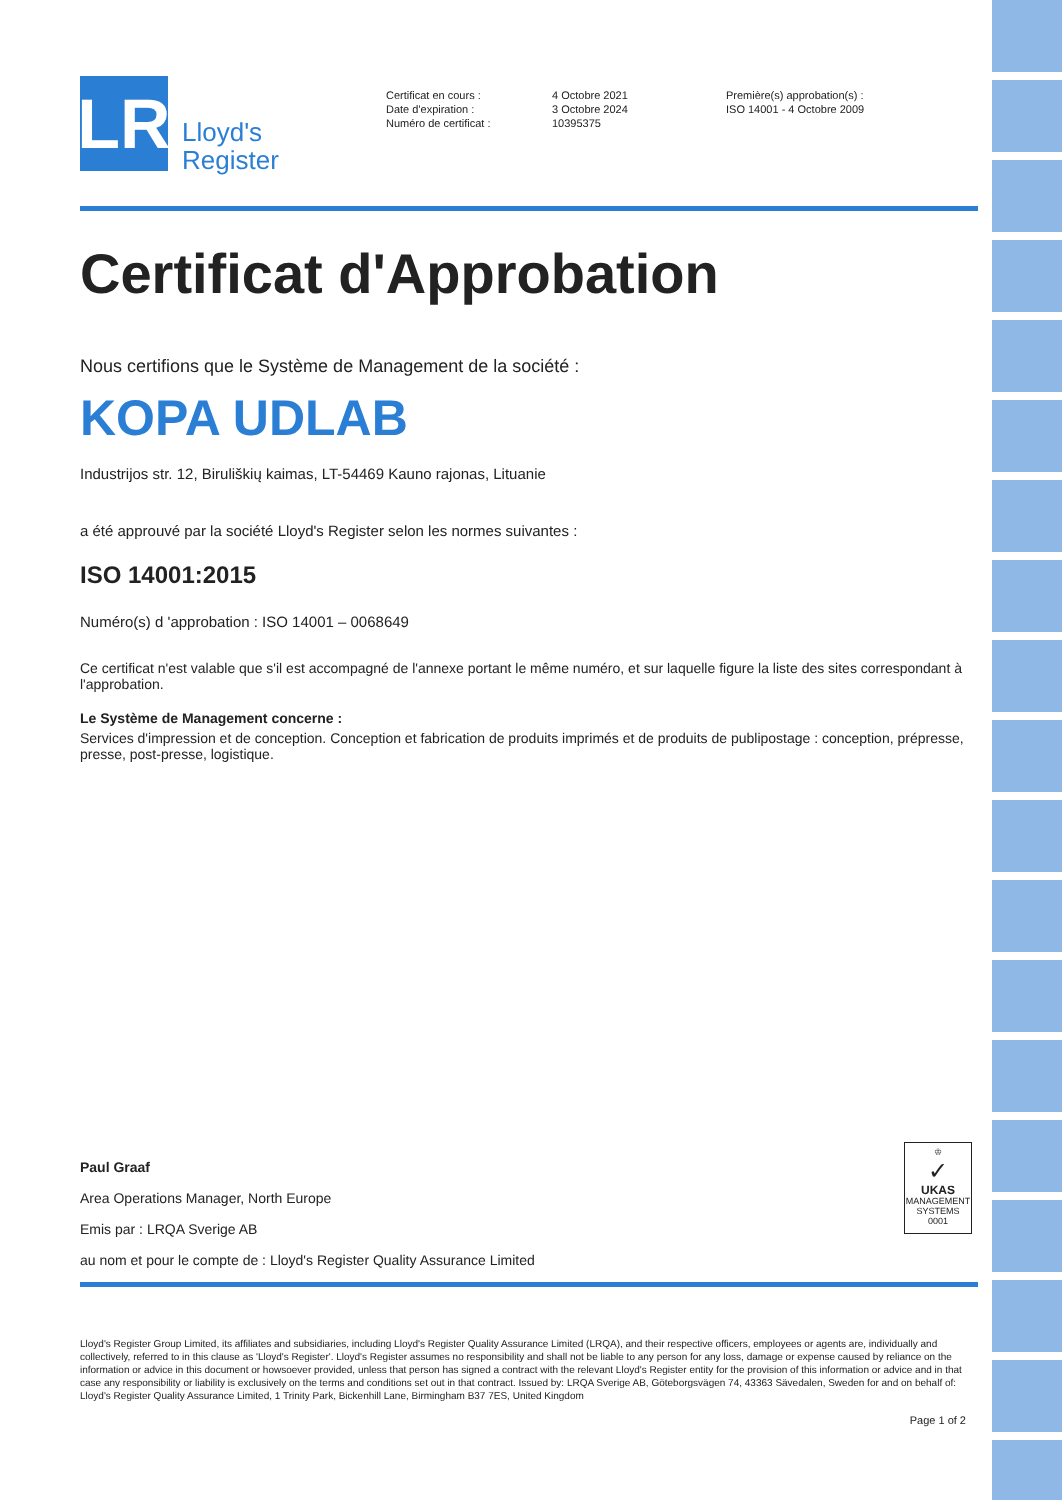LR
Lloyd's
Register
Certificat en cours :
Date d'expiration :
Numéro de certificat :
4 Octobre 2021
3 Octobre 2024
10395375
Première(s) approbation(s) :
ISO 14001 - 4 Octobre 2009
Certificat d'Approbation
Nous certifions que le Système de Management de la société :
KOPA UDLAB
Industrijos str. 12, Biruliškių kaimas, LT-54469 Kauno rajonas, Lituanie
a été approuvé par la société Lloyd's Register selon les normes suivantes :
ISO 14001:2015
Numéro(s) d 'approbation : ISO 14001 – 0068649
Ce certificat n'est valable que s'il est accompagné de l'annexe portant le même numéro, et sur laquelle figure la liste des sites correspondant à l'approbation.
Le Système de Management concerne :
Services d'impression et de conception. Conception et fabrication de produits imprimés et de produits de publipostage : conception, prépresse, presse, post-presse, logistique.
Paul Graaf
Area Operations Manager, North Europe
Emis par : LRQA Sverige AB
au nom et pour le compte de : Lloyd's Register Quality Assurance Limited
♔
✓
UKAS
MANAGEMENT SYSTEMS
0001
Lloyd's Register Group Limited, its affiliates and subsidiaries, including Lloyd's Register Quality Assurance Limited (LRQA), and their respective officers, employees or agents are, individually and collectively, referred to in this clause as 'Lloyd's Register'. Lloyd's Register assumes no responsibility and shall not be liable to any person for any loss, damage or expense caused by reliance on the information or advice in this document or howsoever provided, unless that person has signed a contract with the relevant Lloyd's Register entity for the provision of this information or advice and in that case any responsibility or liability is exclusively on the terms and conditions set out in that contract. Issued by: LRQA Sverige AB, Göteborgsvägen 74, 43363 Sävedalen, Sweden for and on behalf of: Lloyd's Register Quality Assurance Limited, 1 Trinity Park, Bickenhill Lane, Birmingham B37 7ES, United Kingdom
Page 1 of 2